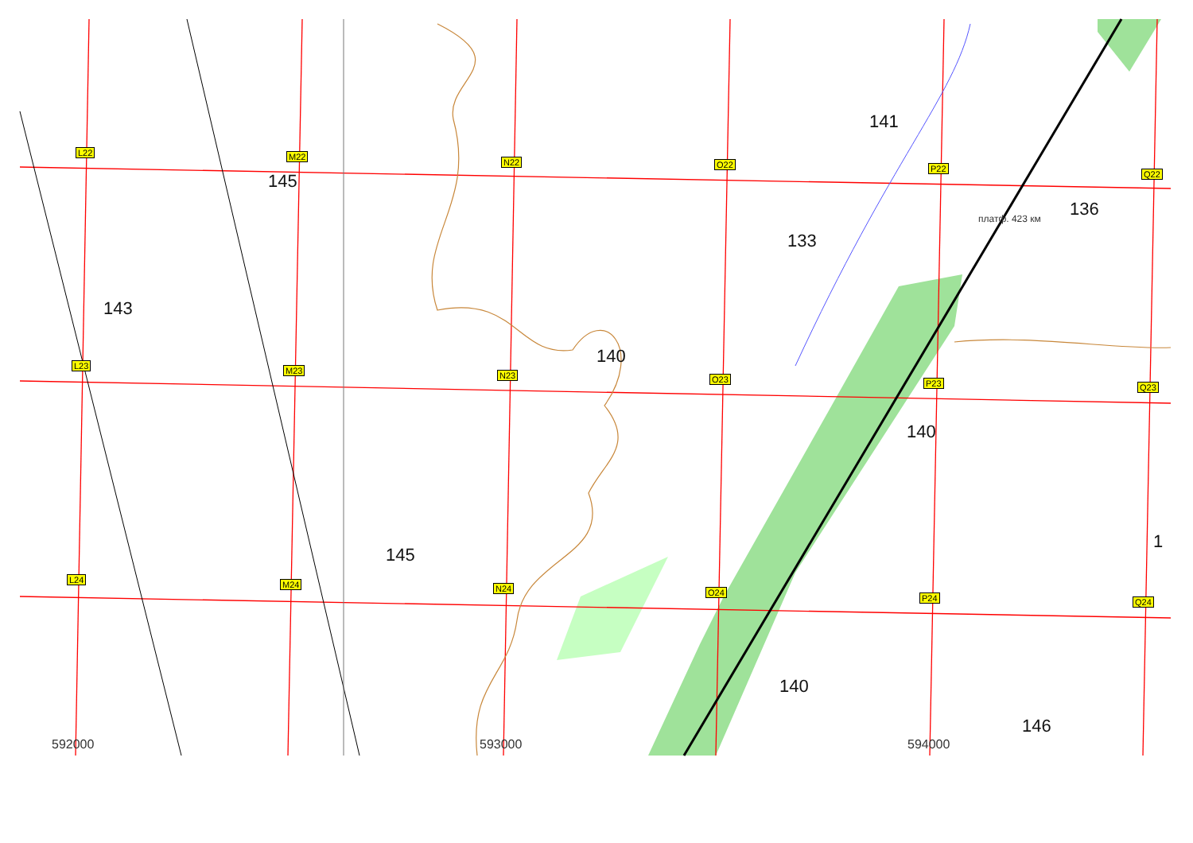141
145
143
133
платф. 423 км 136
140
140
145
1
140
146
L22 M22
N22 O22 P22
Q22
L23 M23 N23 O23 P23 Q23
L24 M24 N24 O24
P24 Q24
592000 593000 594000